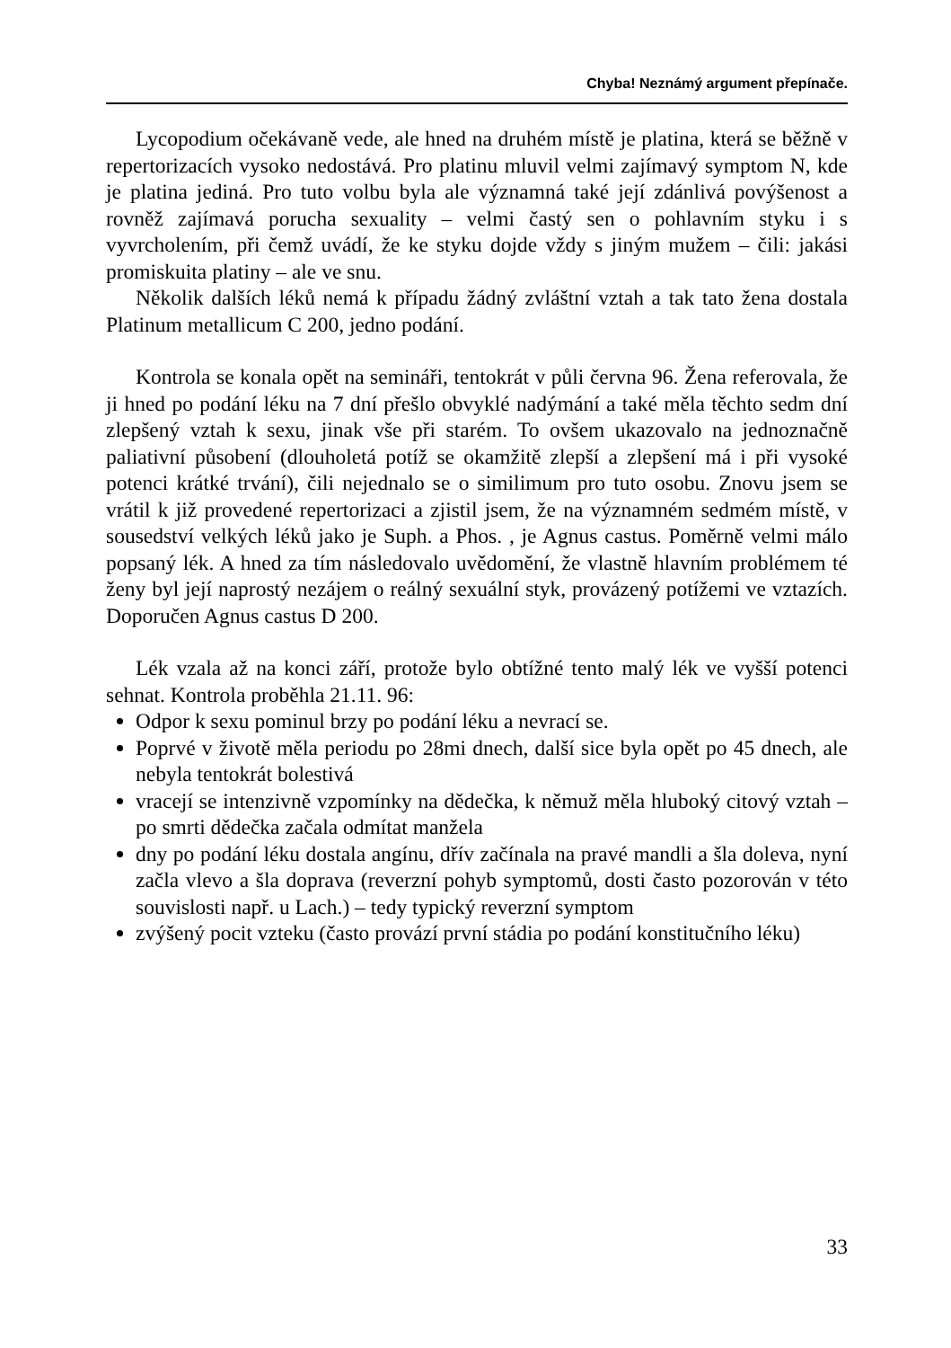Chyba! Neznámý argument přepínače.
Lycopodium očekávaně vede, ale hned na druhém místě je platina, která se běžně v repertorizacích vysoko nedostává. Pro platinu mluvil velmi zajímavý symptom N, kde je platina jediná. Pro tuto volbu byla ale významná také její zdánlivá povýšenost a rovněž zajímavá porucha sexuality – velmi častý sen o pohlavním styku i s vyvrcholením, při čemž uvádí, že ke styku dojde vždy s jiným mužem – čili: jakási promiskuita platiny – ale ve snu.
Několik dalších léků nemá k případu žádný zvláštní vztah a tak tato žena dostala Platinum metallicum C 200, jedno podání.
Kontrola se konala opět na semináři, tentokrát v půli června 96. Žena referovala, že ji hned po podání léku na 7 dní přešlo obvyklé nadýmání a také měla těchto sedm dní zlepšený vztah k sexu, jinak vše při starém. To ovšem ukazovalo na jednoznačně paliativní působení (dlouholetá potíž se okamžitě zlepší a zlepšení má i při vysoké potenci krátké trvání), čili nejednalo se o similimum pro tuto osobu. Znovu jsem se vrátil k již provedené repertorizaci a zjistil jsem, že na významném sedmém místě, v sousedství velkých léků jako je Suph. a Phos. , je Agnus castus. Poměrně velmi málo popsaný lék. A hned za tím následovalo uvědomění, že vlastně hlavním problémem té ženy byl její naprostý nezájem o reálný sexuální styk, provázený potížemi ve vztazích. Doporučen Agnus castus D 200.
Lék vzala až na konci září, protože bylo obtížné tento malý lék ve vyšší potenci sehnat. Kontrola proběhla 21.11. 96:
Odpor k sexu pominul brzy po podání léku a nevrací se.
Poprvé v životě měla periodu po 28mi dnech, další sice byla opět po 45 dnech, ale nebyla tentokrát bolestivá
vracejí se intenzivně vzpomínky na dědečka, k němuž měla hluboký citový vztah – po smrti dědečka začala odmítat manžela
dny po podání léku dostala angínu, dřív začínala na pravé mandli a šla doleva, nyní začla vlevo a šla doprava (reverzní pohyb symptomů, dosti často pozorován v této souvislosti např. u Lach.) – tedy typický reverzní symptom
zvýšený pocit vzteku (často provází první stádia po podání konstitučního léku)
33